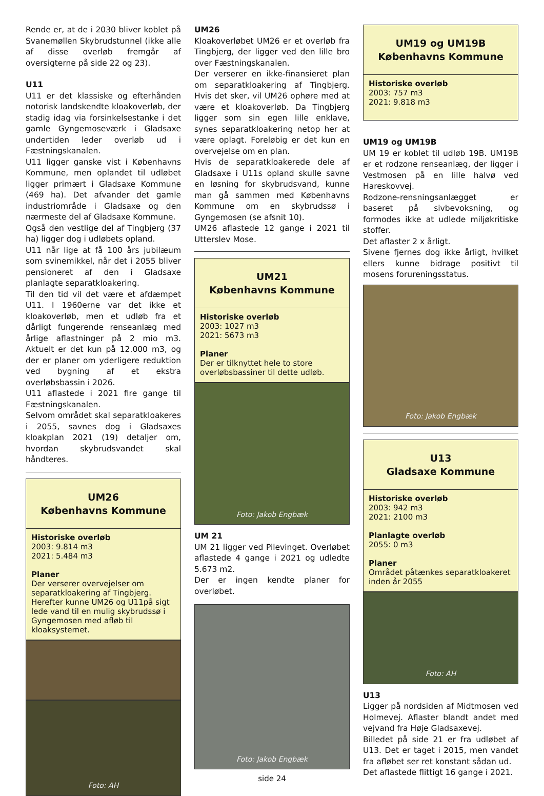Rende er, at de i 2030 bliver koblet på Svanemøllen Skybrudstunnel (ikke alle af disse overløb fremgår af oversigterne på side 22 og 23).
U11
U11 er det klassiske og efterhånden notorisk landskendte kloakoverløb, der stadig idag via forsinkelsestanke i det gamle Gyngemoseværk i Gladsaxe undertiden leder overløb ud i Fæstningskanalen.
U11 ligger ganske vist i Københavns Kommune, men oplandet til udløbet ligger primært i Gladsaxe Kommune (469 ha). Det afvander det gamle industriområde i Gladsaxe og den nærmeste del af Gladsaxe Kommune.
Også den vestlige del af Tingbjerg (37 ha) ligger dog i udløbets opland.
U11 når lige at få 100 års jubilæum som svinemikkel, når det i 2055 bliver pensioneret af den i Gladsaxe planlagte separatkloakering.
Til den tid vil det være et afdæmpet U11. I 1960erne var det ikke et kloakoverløb, men et udløb fra et dårligt fungerende renseanlæg med årlige aflastninger på 2 mio m3. Aktuelt er det kun på 12.000 m3, og der er planer om yderligere reduktion ved bygning af et ekstra overløbsbassin i 2026.
U11 aflastede i 2021 fire gange til Fæstningskanalen.
Selvom området skal separatkloakeres i 2055, savnes dog i Gladsaxes kloakplan 2021 (19) detaljer om, hvordan skybrudsvandet skal håndteres.
UM26
Københavns Kommune
Historiske overløb
2003: 9.814 m3
2021: 5.484 m3
Planer
Der verserer overvejelser om separatkloakering af Tingbjerg. Herefter kunne UM26 og U11på sigt lede vand til en mulig skybrudssø i Gyngemosen med afløb til kloaksystemet.
Foto: AH
UM26
Kloakoverløbet UM26 er et overløb fra Tingbjerg, der ligger ved den lille bro over Fæstningskanalen.
Der verserer en ikke-finansieret plan om separatkloakering af Tingbjerg. Hvis det sker, vil UM26 ophøre med at være et kloakoverløb. Da Tingbjerg ligger som sin egen lille enklave, synes separatkloakering netop her at være oplagt. Foreløbig er det kun en overvejelse om en plan.
Hvis de separatkloakerede dele af Gladsaxe i U11s opland skulle savne en løsning for skybrudsvand, kunne man gå sammen med Københavns Kommune om en skybrudssø i Gyngemosen (se afsnit 10).
UM26 aflastede 12 gange i 2021 til Utterslev Mose.
UM21
Københavns Kommune
Historiske overløb
2003: 1027 m3
2021: 5673 m3
Planer
Der er tilknyttet hele to store overløbsbassiner til dette udløb.
Foto: Jakob Engbæk
UM 21
UM 21 ligger ved Pilevinget. Overløbet aflastede 4 gange i 2021 og udledte 5.673 m2.
Der er ingen kendte planer for overløbet.
Foto: Jakob Engbæk
side 24
UM19 og UM19B
Københavns Kommune
Historiske overløb
2003: 757 m3
2021: 9.818 m3
UM19 og UM19B
UM 19 er koblet til udløb 19B. UM19B er et rodzone renseanlæg, der ligger i Vestmosen på en lille halvø ved Hareskovvej.
Rodzone-rensningsanlægget er baseret på sivbevoksning, og formodes ikke at udlede miljøkritiske stoffer.
Det aflaster 2 x årligt.
Sivene fjernes dog ikke årligt, hvilket ellers kunne bidrage positivt til mosens forureningsstatus.
Foto: Jakob Engbæk
U13
Gladsaxe Kommune
Historiske overløb
2003: 942 m3
2021: 2100 m3
Planlagte overløb
2055: 0 m3
Planer
Området påtænkes separatkloakeret inden år 2055
Foto: AH
U13
Ligger på nordsiden af Midtmosen ved Holmevej. Aflaster blandt andet med vejvand fra Høje Gladsaxevej.
Billedet på side 21 er fra udløbet af U13. Det er taget i 2015, men vandet fra afløbet ser ret konstant sådan ud.
Det aflastede flittigt 16 gange i 2021.